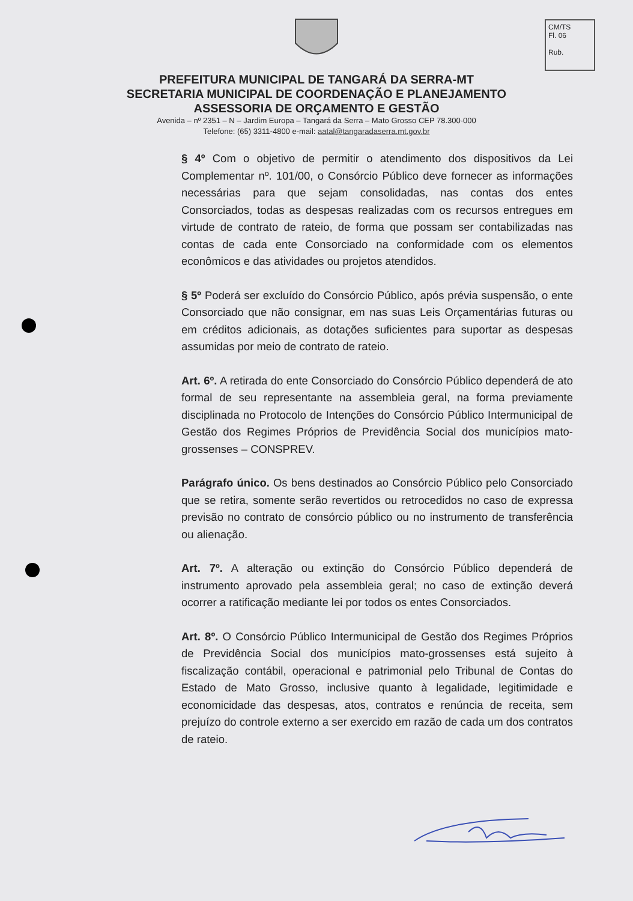CM/TS
Fl. 06
Rub.
PREFEITURA MUNICIPAL DE TANGARÁ DA SERRA-MT
SECRETARIA MUNICIPAL DE COORDENAÇÃO E PLANEJAMENTO
ASSESSORIA DE ORÇAMENTO E GESTÃO
Avenida – nº 2351 – N – Jardim Europa – Tangará da Serra – Mato Grosso CEP 78.300-000
Telefone: (65) 3311-4800 e-mail: aatal@tangaradaserra.mt.gov.br
§ 4º Com o objetivo de permitir o atendimento dos dispositivos da Lei Complementar nº. 101/00, o Consórcio Público deve fornecer as informações necessárias para que sejam consolidadas, nas contas dos entes Consorciados, todas as despesas realizadas com os recursos entregues em virtude de contrato de rateio, de forma que possam ser contabilizadas nas contas de cada ente Consorciado na conformidade com os elementos econômicos e das atividades ou projetos atendidos.
§ 5º Poderá ser excluído do Consórcio Público, após prévia suspensão, o ente Consorciado que não consignar, em nas suas Leis Orçamentárias futuras ou em créditos adicionais, as dotações suficientes para suportar as despesas assumidas por meio de contrato de rateio.
Art. 6º. A retirada do ente Consorciado do Consórcio Público dependerá de ato formal de seu representante na assembleia geral, na forma previamente disciplinada no Protocolo de Intenções do Consórcio Público Intermunicipal de Gestão dos Regimes Próprios de Previdência Social dos municípios mato-grossenses – CONSPREV.
Parágrafo único. Os bens destinados ao Consórcio Público pelo Consorciado que se retira, somente serão revertidos ou retrocedidos no caso de expressa previsão no contrato de consórcio público ou no instrumento de transferência ou alienação.
Art. 7º. A alteração ou extinção do Consórcio Público dependerá de instrumento aprovado pela assembleia geral; no caso de extinção deverá ocorrer a ratificação mediante lei por todos os entes Consorciados.
Art. 8º. O Consórcio Público Intermunicipal de Gestão dos Regimes Próprios de Previdência Social dos municípios mato-grossenses está sujeito à fiscalização contábil, operacional e patrimonial pelo Tribunal de Contas do Estado de Mato Grosso, inclusive quanto à legalidade, legitimidade e economicidade das despesas, atos, contratos e renúncia de receita, sem prejuízo do controle externo a ser exercido em razão de cada um dos contratos de rateio.